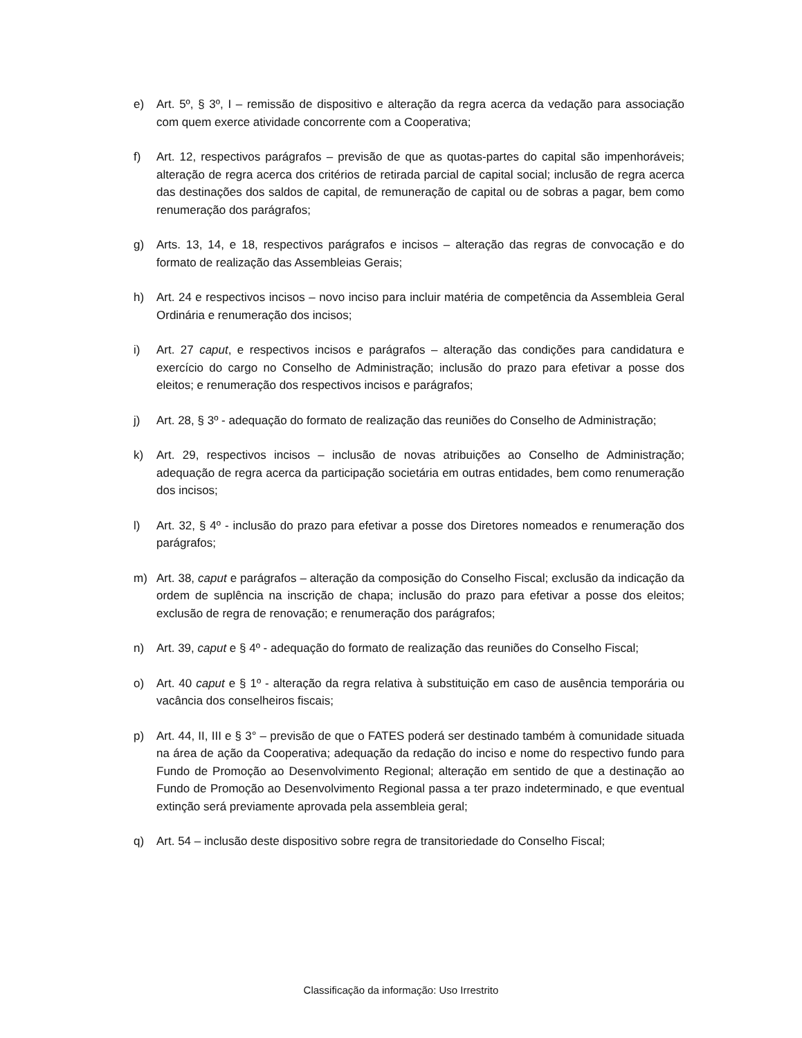e) Art. 5º, § 3º, I – remissão de dispositivo e alteração da regra acerca da vedação para associação com quem exerce atividade concorrente com a Cooperativa;
f) Art. 12, respectivos parágrafos – previsão de que as quotas-partes do capital são impenhoráveis; alteração de regra acerca dos critérios de retirada parcial de capital social; inclusão de regra acerca das destinações dos saldos de capital, de remuneração de capital ou de sobras a pagar, bem como renumeração dos parágrafos;
g) Arts. 13, 14, e 18, respectivos parágrafos e incisos – alteração das regras de convocação e do formato de realização das Assembleias Gerais;
h) Art. 24 e respectivos incisos – novo inciso para incluir matéria de competência da Assembleia Geral Ordinária e renumeração dos incisos;
i) Art. 27 caput, e respectivos incisos e parágrafos – alteração das condições para candidatura e exercício do cargo no Conselho de Administração; inclusão do prazo para efetivar a posse dos eleitos; e renumeração dos respectivos incisos e parágrafos;
j) Art. 28, § 3º - adequação do formato de realização das reuniões do Conselho de Administração;
k) Art. 29, respectivos incisos – inclusão de novas atribuições ao Conselho de Administração; adequação de regra acerca da participação societária em outras entidades, bem como renumeração dos incisos;
l) Art. 32, § 4º - inclusão do prazo para efetivar a posse dos Diretores nomeados e renumeração dos parágrafos;
m) Art. 38, caput e parágrafos – alteração da composição do Conselho Fiscal; exclusão da indicação da ordem de suplência na inscrição de chapa; inclusão do prazo para efetivar a posse dos eleitos; exclusão de regra de renovação; e renumeração dos parágrafos;
n) Art. 39, caput e § 4º - adequação do formato de realização das reuniões do Conselho Fiscal;
o) Art. 40 caput e § 1º - alteração da regra relativa à substituição em caso de ausência temporária ou vacância dos conselheiros fiscais;
p) Art. 44, II, III e § 3° – previsão de que o FATES poderá ser destinado também à comunidade situada na área de ação da Cooperativa; adequação da redação do inciso e nome do respectivo fundo para Fundo de Promoção ao Desenvolvimento Regional; alteração em sentido de que a destinação ao Fundo de Promoção ao Desenvolvimento Regional passa a ter prazo indeterminado, e que eventual extinção será previamente aprovada pela assembleia geral;
q) Art. 54 – inclusão deste dispositivo sobre regra de transitoriedade do Conselho Fiscal;
Classificação da informação: Uso Irrestrito